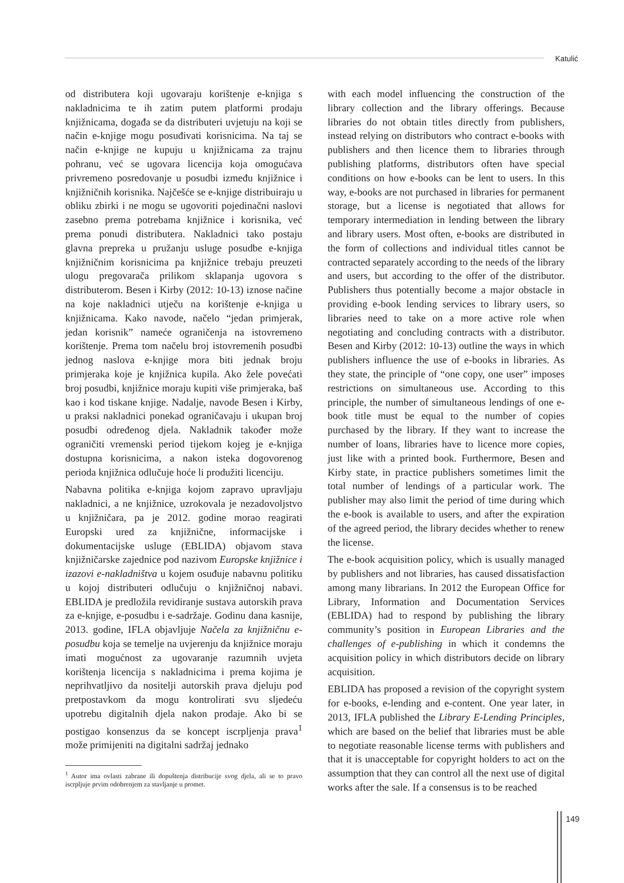Katulić
od distributera koji ugovaraju korištenje e-knjiga s nakladnicima te ih zatim putem platformi prodaju knjižnicama, događa se da distributeri uvjetuju na koji se način e-knjige mogu posuđivati korisnicima. Na taj se način e-knjige ne kupuju u knjižnicama za trajnu pohranu, već se ugovara licencija koja omogućava privremeno posredovanje u posudbi između knjižnice i knjižničnih korisnika. Najčešće se e-knjige distribuiraju u obliku zbirki i ne mogu se ugovoriti pojedinačni naslovi zasebno prema potrebama knjižnice i korisnika, već prema ponudi distributera. Nakladnici tako postaju glavna prepreka u pružanju usluge posudbe e-knjiga knjižničnim korisnicima pa knjižnice trebaju preuzeti ulogu pregovarača prilikom sklapanja ugovora s distributerom. Besen i Kirby (2012: 10-13) iznose načine na koje nakladnici utječu na korištenje e-knjiga u knjižnicama. Kako navode, načelo “jedan primjerak, jedan korisnik” nameće ograničenja na istovremeno korištenje. Prema tom načelu broj istovremenih posudbi jednog naslova e-knjige mora biti jednak broju primjeraka koje je knjižnica kupila. Ako žele povećati broj posudbi, knjižnice moraju kupiti više primjeraka, baš kao i kod tiskane knjige. Nadalje, navode Besen i Kirby, u praksi nakladnici ponekad ograničavaju i ukupan broj posudbi određenog djela. Nakladnik također može ograničiti vremenski period tijekom kojeg je e-knjiga dostupna korisnicima, a nakon isteka dogovorenog perioda knjižnica odlučuje hoće li produžiti licenciju.
Nabavna politika e-knjiga kojom zapravo upravljaju nakladnici, a ne knjižnice, uzrokovala je nezadovoljstvo u knjižničara, pa je 2012. godine morao reagirati Europski ured za knjižnične, informacijske i dokumentacijske usluge (EBLIDA) objavom stava knjižničarske zajednice pod nazivom Europske knjižnice i izazovi e-nakladništva u kojem osuđuje nabavnu politiku u kojoj distributeri odlučuju o knjižničnoj nabavi. EBLIDA je predložila revidiranje sustava autorskih prava za e-knjige, e-posudbu i e-sadržaje. Godinu dana kasnije, 2013. godine, IFLA objavljuje Načela za knjižničnu e-posudbu koja se temelje na uvjerenju da knjižnice moraju imati mogućnost za ugovaranje razumnih uvjeta korištenja licencija s nakladnicima i prema kojima je neprihvatljivo da nositelji autorskih prava djeluju pod pretpostavkom da mogu kontrolirati svu sljedeću upotrebu digitalnih djela nakon prodaje. Ako bi se postigao konsenzus da se koncept iscrpljenja prava<sup>1</sup> može primijeniti na digitalni sadržaj jednako
<sup>1</sup> Autor ima ovlasti zabrane ili dopuštenja distribucije svog djela, ali se to pravo iscrpljuje prvim odobrenjem za stavljanje u promet.
with each model influencing the construction of the library collection and the library offerings. Because libraries do not obtain titles directly from publishers, instead relying on distributors who contract e-books with publishers and then licence them to libraries through publishing platforms, distributors often have special conditions on how e-books can be lent to users. In this way, e-books are not purchased in libraries for permanent storage, but a license is negotiated that allows for temporary intermediation in lending between the library and library users. Most often, e-books are distributed in the form of collections and individual titles cannot be contracted separately according to the needs of the library and users, but according to the offer of the distributor. Publishers thus potentially become a major obstacle in providing e-book lending services to library users, so libraries need to take on a more active role when negotiating and concluding contracts with a distributor. Besen and Kirby (2012: 10-13) outline the ways in which publishers influence the use of e-books in libraries. As they state, the principle of “one copy, one user” imposes restrictions on simultaneous use. According to this principle, the number of simultaneous lendings of one e-book title must be equal to the number of copies purchased by the library. If they want to increase the number of loans, libraries have to licence more copies, just like with a printed book. Furthermore, Besen and Kirby state, in practice publishers sometimes limit the total number of lendings of a particular work. The publisher may also limit the period of time during which the e-book is available to users, and after the expiration of the agreed period, the library decides whether to renew the license.
The e-book acquisition policy, which is usually managed by publishers and not libraries, has caused dissatisfaction among many librarians. In 2012 the European Office for Library, Information and Documentation Services (EBLIDA) had to respond by publishing the library community’s position in European Libraries and the challenges of e-publishing in which it condemns the acquisition policy in which distributors decide on library acquisition.
EBLIDA has proposed a revision of the copyright system for e-books, e-lending and e-content. One year later, in 2013, IFLA published the Library E-Lending Principles, which are based on the belief that libraries must be able to negotiate reasonable license terms with publishers and that it is unacceptable for copyright holders to act on the assumption that they can control all the next use of digital works after the sale. If a consensus is to be reached
149